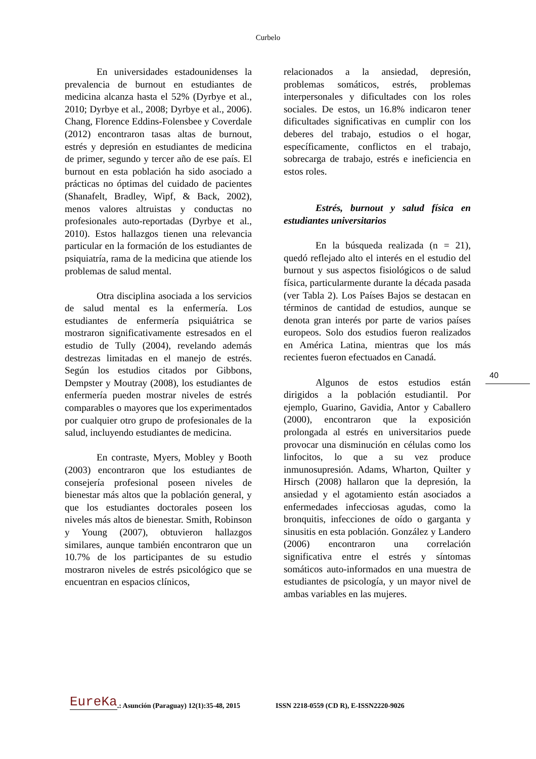Curbelo
En universidades estadounidenses la prevalencia de burnout en estudiantes de medicina alcanza hasta el 52% (Dyrbye et al., 2010; Dyrbye et al., 2008; Dyrbye et al., 2006). Chang, Florence Eddins-Folensbee y Coverdale (2012) encontraron tasas altas de burnout, estrés y depresión en estudiantes de medicina de primer, segundo y tercer año de ese país. El burnout en esta población ha sido asociado a prácticas no óptimas del cuidado de pacientes (Shanafelt, Bradley, Wipf, & Back, 2002), menos valores altruistas y conductas no profesionales auto-reportadas (Dyrbye et al., 2010). Estos hallazgos tienen una relevancia particular en la formación de los estudiantes de psiquiatría, rama de la medicina que atiende los problemas de salud mental.
Otra disciplina asociada a los servicios de salud mental es la enfermería. Los estudiantes de enfermería psiquiátrica se mostraron significativamente estresados en el estudio de Tully (2004), revelando además destrezas limitadas en el manejo de estrés. Según los estudios citados por Gibbons, Dempster y Moutray (2008), los estudiantes de enfermería pueden mostrar niveles de estrés comparables o mayores que los experimentados por cualquier otro grupo de profesionales de la salud, incluyendo estudiantes de medicina.
En contraste, Myers, Mobley y Booth (2003) encontraron que los estudiantes de consejería profesional poseen niveles de bienestar más altos que la población general, y que los estudiantes doctorales poseen los niveles más altos de bienestar. Smith, Robinson y Young (2007), obtuvieron hallazgos similares, aunque también encontraron que un 10.7% de los participantes de su estudio mostraron niveles de estrés psicológico que se encuentran en espacios clínicos,
relacionados a la ansiedad, depresión, problemas somáticos, estrés, problemas interpersonales y dificultades con los roles sociales. De estos, un 16.8% indicaron tener dificultades significativas en cumplir con los deberes del trabajo, estudios o el hogar, específicamente, conflictos en el trabajo, sobrecarga de trabajo, estrés e ineficiencia en estos roles.
Estrés, burnout y salud física en estudiantes universitarios
En la búsqueda realizada (n = 21), quedó reflejado alto el interés en el estudio del burnout y sus aspectos fisiológicos o de salud física, particularmente durante la década pasada (ver Tabla 2). Los Países Bajos se destacan en términos de cantidad de estudios, aunque se denota gran interés por parte de varios países europeos. Solo dos estudios fueron realizados en América Latina, mientras que los más recientes fueron efectuados en Canadá.
Algunos de estos estudios están dirigidos a la población estudiantil. Por ejemplo, Guarino, Gavidia, Antor y Caballero (2000), encontraron que la exposición prolongada al estrés en universitarios puede provocar una disminución en células como los linfocitos, lo que a su vez produce inmunosupresión. Adams, Wharton, Quilter y Hirsch (2008) hallaron que la depresión, la ansiedad y el agotamiento están asociados a enfermedades infecciosas agudas, como la bronquitis, infecciones de oído o garganta y sinusitis en esta población. González y Landero (2006) encontraron una correlación significativa entre el estrés y síntomas somáticos auto-informados en una muestra de estudiantes de psicología, y un mayor nivel de ambas variables en las mujeres.
40
EureKa.: Asunción (Paraguay) 12(1):35-48, 2015 ISSN 2218-0559 (CD R), E-ISSN2220-9026